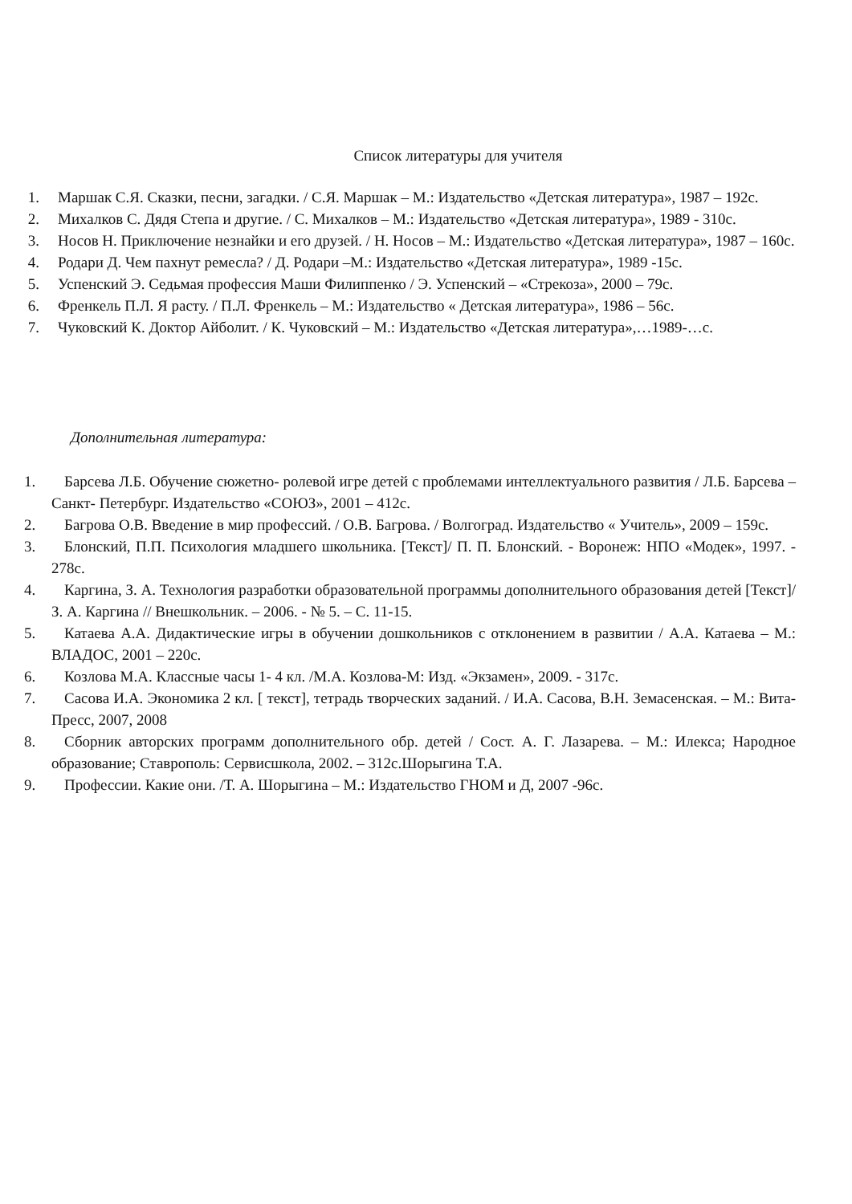Список литературы для учителя
1. Маршак С.Я. Сказки, песни, загадки. / С.Я. Маршак – М.: Издательство «Детская литература», 1987 – 192с.
2. Михалков С. Дядя Степа и другие. / С. Михалков – М.: Издательство «Детская литература», 1989 - 310с.
3. Носов Н. Приключение незнайки и его друзей. / Н. Носов – М.: Издательство «Детская литература», 1987 – 160с.
4. Родари Д. Чем пахнут ремесла? / Д. Родари –М.: Издательство «Детская литература», 1989 -15с.
5. Успенский Э. Седьмая профессия Маши Филиппенко / Э. Успенский – «Стрекоза», 2000 – 79с.
6. Френкель П.Л. Я расту. / П.Л. Френкель – М.: Издательство « Детская литература», 1986 – 56с.
7. Чуковский К. Доктор Айболит. / К. Чуковский – М.: Издательство «Детская литература»,…1989-…с.
Дополнительная литература:
1. Барсева Л.Б. Обучение сюжетно- ролевой игре детей с проблемами интеллектуального развития / Л.Б. Барсева – Санкт- Петербург. Издательство «СОЮЗ», 2001 – 412с.
2. Багрова О.В. Введение в мир профессий. / О.В. Багрова. / Волгоград. Издательство « Учитель», 2009 – 159с.
3. Блонский, П.П. Психология младшего школьника. [Текст]/ П. П. Блонский. - Воронеж: НПО «Модек», 1997. - 278с.
4. Каргина, З. А. Технология разработки образовательной программы дополнительного образования детей [Текст]/ З. А. Каргина // Внешкольник. – 2006. - № 5. – С. 11-15.
5. Катаева А.А. Дидактические игры в обучении дошкольников с отклонением в развитии / А.А. Катаева – М.: ВЛАДОС, 2001 – 220с.
6. Козлова М.А. Классные часы 1- 4 кл. /М.А. Козлова-М: Изд. «Экзамен», 2009. - 317с.
7. Сасова И.А. Экономика 2 кл. [ текст], тетрадь творческих заданий. / И.А. Сасова, В.Н. Земасенская. – М.: Вита-Пресс, 2007, 2008
8. Сборник авторских программ дополнительного обр. детей / Сост. А. Г. Лазарева. – М.: Илекса; Народное образование; Ставрополь: Сервисшкола, 2002. – 312с.Шорыгина Т.А.
9. Профессии. Какие они. /Т. А. Шорыгина – М.: Издательство ГНОМ и Д, 2007 -96с.